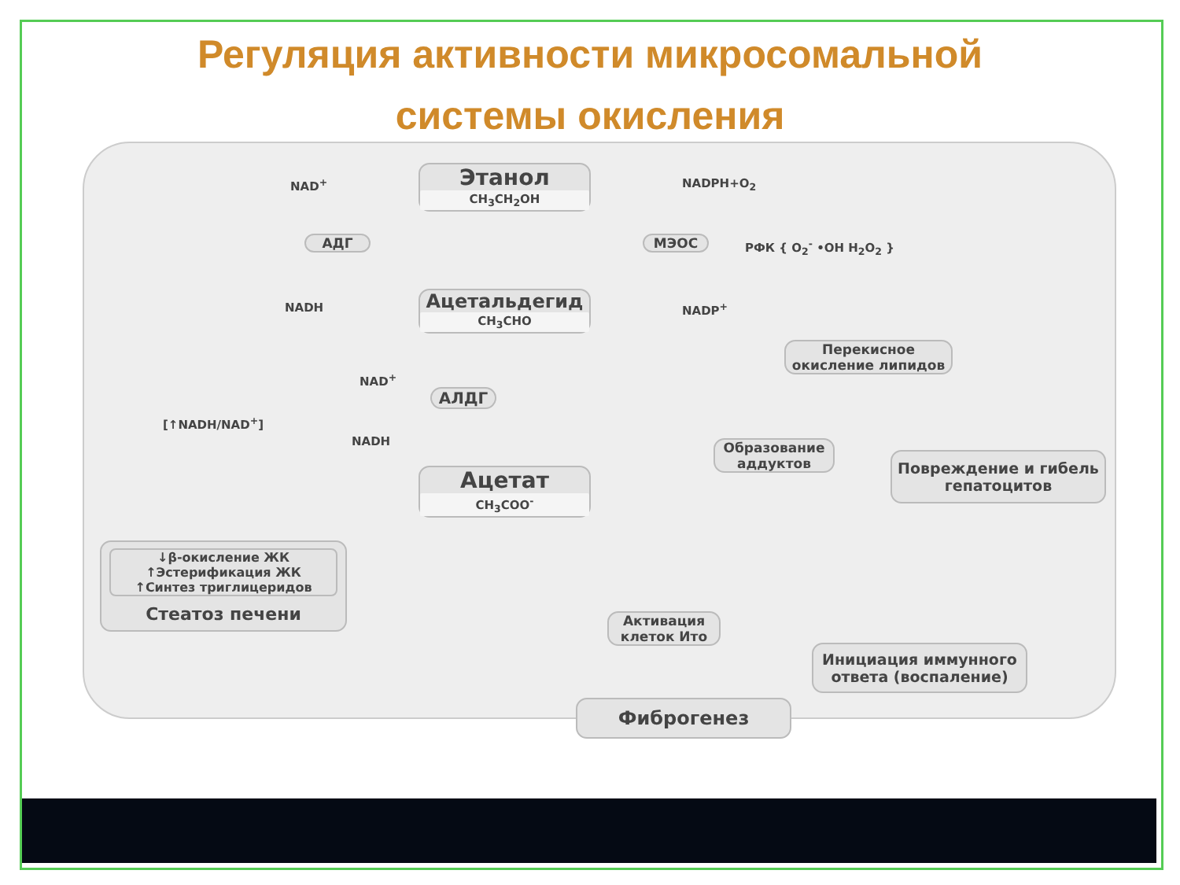Регуляция активности микросомальной
системы окисления
Этанол
CH<sub>3</sub>CH<sub>2</sub>OH
Ацетальдегид
CH<sub>3</sub>CHO
Ацетат
CH<sub>3</sub>COO<sup>-</sup>
NAD<sup>+</sup>
NADH
АДГ
NADPH+O<sub>2</sub>
NADP<sup>+</sup>
МЭОС РФК { O<sub>2</sub><sup>-</sup> •OH H<sub>2</sub>O<sub>2</sub> }
NAD<sup>+</sup>
АЛДГ
NADH
[↑NADH/NAD<sup>+</sup>]
Перекисное окисление липидов
Образование аддуктов
Повреждение и гибель гепатоцитов
↓β-окисление ЖК
↑Эстерификация ЖК
↑Синтез триглицеридов
Стеатоз печени
Активация клеток Ито
Фиброгенез
Инициация иммунного ответа (воспаление)